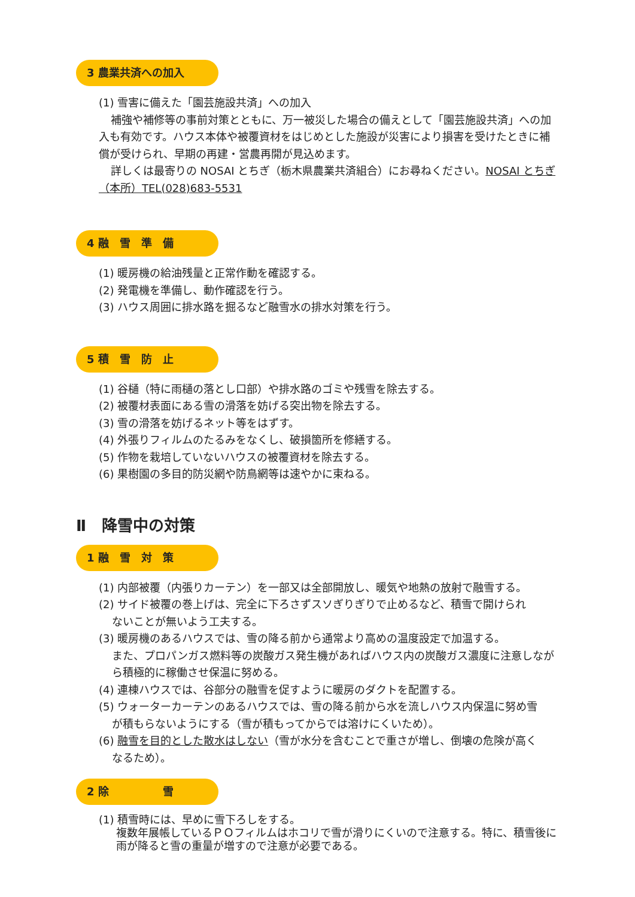3 農業共済への加入
(1) 雪害に備えた「園芸施設共済」への加入
補強や補修等の事前対策とともに、万一被災した場合の備えとして「園芸施設共済」への加入も有効です。ハウス本体や被覆資材をはじめとした施設が災害により損害を受けたときに補償が受けられ、早期の再建・営農再開が見込めます。
詳しくは最寄りの NOSAI とちぎ（栃木県農業共済組合）にお尋ねください。NOSAI とちぎ（本所）TEL(028)683-5531
4 融　雪　準　備
(1) 暖房機の給油残量と正常作動を確認する。
(2) 発電機を準備し、動作確認を行う。
(3) ハウス周囲に排水路を掘るなど融雪水の排水対策を行う。
5 積　雪　防　止
(1) 谷樋（特に雨樋の落とし口部）や排水路のゴミや残雪を除去する。
(2) 被覆材表面にある雪の滑落を妨げる突出物を除去する。
(3) 雪の滑落を妨げるネット等をはずす。
(4) 外張りフィルムのたるみをなくし、破損箇所を修繕する。
(5) 作物を栽培していないハウスの被覆資材を除去する。
(6) 果樹園の多目的防災網や防鳥網等は速やかに束ねる。
Ⅱ　降雪中の対策
1 融　雪　対　策
(1) 内部被覆（内張りカーテン）を一部又は全部開放し、暖気や地熱の放射で融雪する。
(2) サイド被覆の巻上げは、完全に下ろさずスソぎりぎりで止めるなど、積雪で開けられ
ないことが無いよう工夫する。
(3) 暖房機のあるハウスでは、雪の降る前から通常より高めの温度設定で加温する。
また、プロパンガス燃料等の炭酸ガス発生機があればハウス内の炭酸ガス濃度に注意しながら積極的に稼働させ保温に努める。
(4) 連棟ハウスでは、谷部分の融雪を促すように暖房のダクトを配置する。
(5) ウォーターカーテンのあるハウスでは、雪の降る前から水を流しハウス内保温に努め雪
が積もらないようにする（雪が積もってからでは溶けにくいため）。
(6) 融雪を目的とした散水はしない（雪が水分を含むことで重さが増し、倒壊の危険が高く
なるため）。
2 除　　　　　雪
(1) 積雪時には、早めに雪下ろしをする。
複数年展帳しているＰＯフィルムはホコリで雪が滑りにくいので注意する。特に、積雪後に雨が降ると雪の重量が増すので注意が必要である。